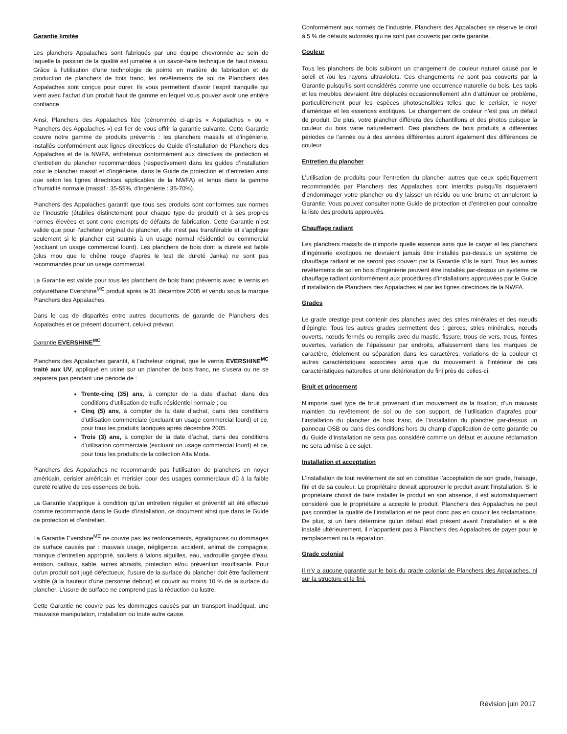Garantie limitée
Les planchers Appalaches sont fabriqués par une équipe chevronnée au sein de laquelle la passion de la qualité est jumelée à un savoir-faire technique de haut niveau. Grâce à l’utilisation d’une technologie de pointe en matière de fabrication et de production de planchers de bois franc, les revêtements de sol de Planchers des Appalaches sont conçus pour durer. Ils vous permettent d’avoir l’esprit tranquille qui vient avec l’achat d’un produit haut de gamme en lequel vous pouvez avoir une entière confiance.
Ainsi, Planchers des Appalaches ltée (dénommée ci-après « Appalaches » ou « Planchers des Appalaches ») est fier de vous offrir la garantie suivante. Cette Garantie couvre notre gamme de produits prévernis : les planchers massifs et d’ingénierie, installés conformément aux lignes directrices du Guide d’installation de Planchers des Appalaches et de la NWFA, entretenus conformément aux directives de protection et d’entretien du plancher recommandées (respectivement dans les guides d’installation pour le plancher massif et d’ingénierie, dans le Guide de protection et d’entretien ainsi que selon les lignes directrices applicables de la NWFA) et tenus dans la gamme d’humidité normale (massif : 35-55%, d’ingénierie : 35-70%).
Planchers des Appalaches garantit que tous ses produits sont conformes aux normes de l’industrie (établies distinctement pour chaque type de produit) et à ses propres normes élevées et sont donc exempts de défauts de fabrication. Cette Garantie n’est valide que pour l’acheteur original du plancher, elle n’est pas transférable et s’applique seulement si le plancher est soumis à un usage normal résidentiel ou commercial (excluant un usage commercial lourd). Les planchers de bois dont la dureté est faible (plus mou que le chêne rouge d’après le test de dureté Janka) ne sont pas recommandés pour un usage commercial.
La Garantie est valide pour tous les planchers de bois franc prévernis avec le vernis en polyuréthane Evershine<sup>MC</sup> produit après le 31 décembre 2005 et vendu sous la marque Planchers des Appalaches.
Dans le cas de disparités entre autres documents de garantie de Planchers des Appalaches et ce présent document, celui-ci prévaut.
Garantie EVERSHINE<sup>MC</sup>
Planchers des Appalaches garantit, à l’acheteur original, que le vernis EVERSHINE<sup>MC</sup> traité aux UV, appliqué en usine sur un plancher de bois franc, ne s’usera ou ne se séparera pas pendant une période de :
Trente-cinq (35) ans, à compter de la date d’achat, dans des conditions d'utilisation de trafic résidentiel normale ; ou
Cinq (5) ans, à compter de la date d’achat, dans des conditions d'utilisation commerciale (excluant un usage commercial lourd) et ce, pour tous les produits fabriqués après décembre 2005.
Trois (3) ans, à compter de la date d’achat, dans des conditions d’utilisation commerciale (excluant un usage commercial lourd) et ce, pour tous les produits de la collection Alta Moda.
Planchers des Appalaches ne recommande pas l’utilisation de planchers en noyer américain, cerisier américain et merisier pour des usages commerciaux dû à la faible dureté relative de ces essences de bois.
La Garantie s’applique à condition qu’un entretien régulier et préventif ait été effectué comme recommandé dans le Guide d’installation, ce document ainsi que dans le Guide de protection et d’entretien.
La Garantie Evershine<sup>MC</sup> ne couvre pas les renfoncements, égratignures ou dommages de surface causés par : mauvais usage, négligence, accident, animal de compagnie, manque d'entretien approprié, souliers à talons aiguilles, eau, vadrouille gorgée d'eau, érosion, cailloux, sable, autres abrasifs, protection et/ou prévention insuffisante. Pour qu'un produit soit jugé défectueux, l’usure de la surface du plancher doit être facilement visible (à la hauteur d’une personne debout) et couvrir au moins 10 % de la surface du plancher. L'usure de surface ne comprend pas la réduction du lustre.
Cette Garantie ne couvre pas les dommages causés par un transport inadéquat, une mauvaise manipulation, installation ou toute autre cause.
Conformément aux normes de l'industrie, Planchers des Appalaches se réserve le droit à 5 % de défauts autorisés qui ne sont pas couverts par cette garantie.
Couleur
Tous les planchers de bois subiront un changement de couleur naturel causé par le soleil et /ou les rayons ultraviolets. Ces changements ne sont pas couverts par la Garantie puisqu’ils sont considérés comme une occurrence naturelle du bois. Les tapis et les meubles devraient être déplacés occasionnellement afin d’atténuer ce problème, particulièrement pour les espèces photosensibles telles que le cerisier, le noyer d’amérique et les essences exotiques. Le changement de couleur n’est pas un défaut de produit. De plus, votre plancher différera des échantillons et des photos puisque la couleur du bois varie naturellement. Des planchers de bois produits à différentes périodes de l’année ou à des années différentes auront également des différences de couleur.
Entretien du plancher
L’utilisation de produits pour l’entretien du plancher autres que ceux spécifiquement recommandés par Planchers des Appalaches sont interdits puisqu’ils risqueraient d’endommager votre plancher ou d’y laisser un résidu ou une brume et annuleront la Garantie. Vous pouvez consulter notre Guide de protection et d’entretien pour connaître la liste des produits approuvés.
Chauffage radiant
Les planchers massifs de n’importe quelle essence ainsi que le caryer et les planchers d’ingénierie exotiques ne devraient jamais être installés par-dessus un système de chauffage radiant et ne seront pas couvert par la Garantie s’ils le sont. Tous les autres revêtements de sol en bois d’ingénierie peuvent être installés par-dessus un système de chauffage radiant conformément aux procédures d’installations approuvées par le Guide d’installation de Planchers des Appalaches et par les lignes directrices de la NWFA.
Grades
Le grade prestige peut contenir des planches avec des stries minérales et des nœuds d’épingle. Tous les autres grades permettent des : gerces, stries minérales, nœuds ouverts, nœuds fermés ou remplis avec du mastic, fissure, trous de vers, trous, fentes ouvertes, variation de l’épaisseur par endroits, affaissement dans les marques de caractère, étiolement ou séparation dans les caractères, variations de la couleur et autres caractéristiques associées ainsi que du mouvement à l’intérieur de ces caractéristiques naturelles et une détérioration du fini près de celles-ci.
Bruit et grincement
N’importe quel type de bruit provenant d’un mouvement de la fixation, d’un mauvais maintien du revêtement de sol ou de son support, de l’utilisation d’agrafes pour l’installation du plancher de bois franc, de l’installation du plancher par-dessus un panneau OSB ou dans des conditions hors du champ d'application de cette garantie ou du Guide d’installation ne sera pas considéré comme un défaut et aucune réclamation ne sera admise à ce sujet.
Installation et acceptation
L’installation de tout revêtement de sol en constitue l’acceptation de son grade, fraisage, fini et de sa couleur. Le propriétaire devrait approuver le produit avant l’installation. Si le propriétaire choisit de faire installer le produit en son absence, il est automatiquement considéré que le propriétaire a accepté le produit. Planchers des Appalaches ne peut pas contrôler la qualité de l’installation et ne peut donc pas en couvrir les réclamations. De plus, si un tiers détermine qu’un défaut était présent avant l’installation et a été installé ultérieurement, il n’appartient pas à Planchers des Appalaches de payer pour le remplacement ou la réparation.
Grade colonial
Il n’y a aucune garantie sur le bois du grade colonial de Planchers des Appalaches, ni sur la structure et le fini.
Révision juin 2017